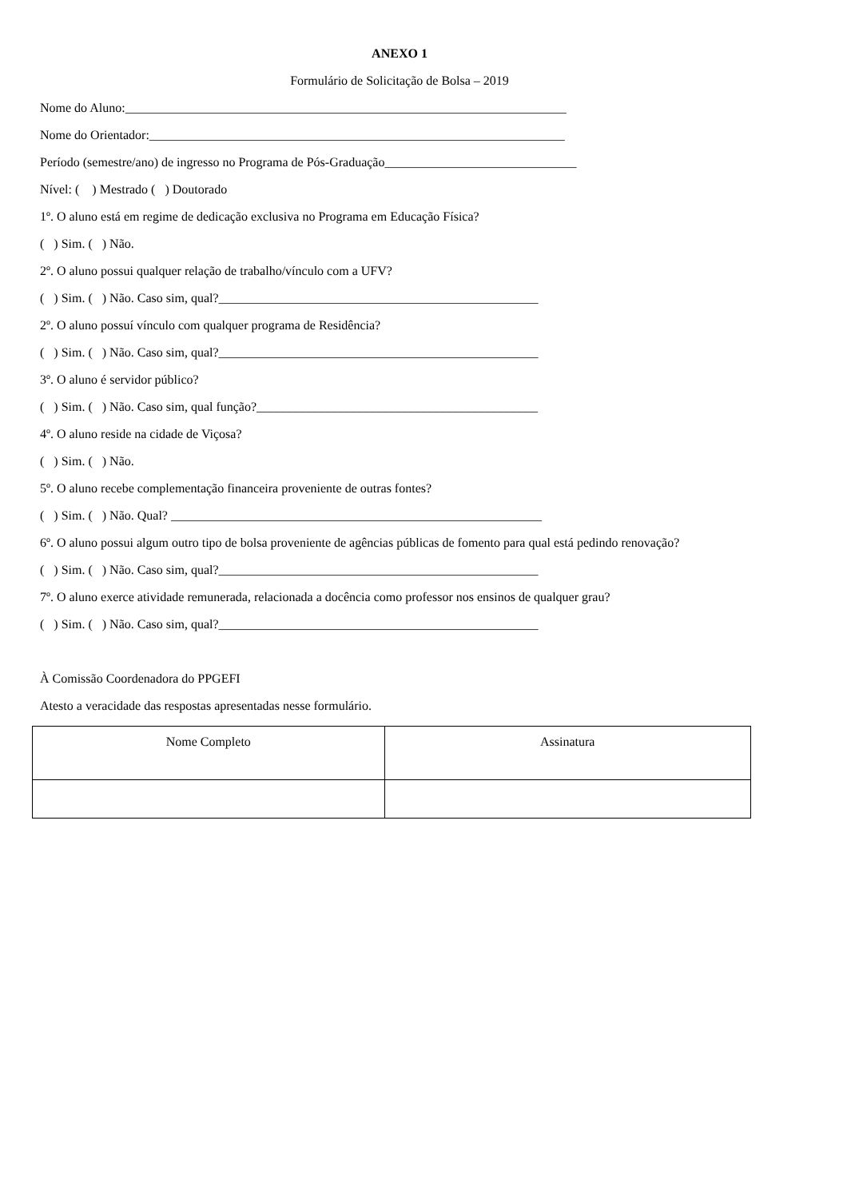ANEXO 1
Formulário de Solicitação de Bolsa – 2019
Nome do Aluno:_____________________________________________________________________
Nome do Orientador:_________________________________________________________________
Período (semestre/ano) de ingresso no Programa de Pós-Graduação______________________________
Nível: ( ) Mestrado ( ) Doutorado
1º. O aluno está em regime de dedicação exclusiva no Programa em Educação Física?
( ) Sim. ( ) Não.
2º. O aluno possui qualquer relação de trabalho/vínculo com a UFV?
( ) Sim. ( ) Não. Caso sim, qual?__________________________________________________
2º. O aluno possuí vínculo com qualquer programa de Residência?
( ) Sim. ( ) Não. Caso sim, qual?__________________________________________________
3º. O aluno é servidor público?
( ) Sim. ( ) Não. Caso sim, qual função?____________________________________________
4º. O aluno reside na cidade de Viçosa?
( ) Sim. ( ) Não.
5º. O aluno recebe complementação financeira proveniente de outras fontes?
( ) Sim. ( ) Não. Qual? __________________________________________________________
6º. O aluno possui algum outro tipo de bolsa proveniente de agências públicas de fomento para qual está pedindo renovação?
( ) Sim. ( ) Não. Caso sim, qual?__________________________________________________
7º. O aluno exerce atividade remunerada, relacionada a docência como professor nos ensinos de qualquer grau?
( ) Sim. ( ) Não. Caso sim, qual?__________________________________________________
À Comissão Coordenadora do PPGEFI
Atesto a veracidade das respostas apresentadas nesse formulário.
| Nome Completo | Assinatura |